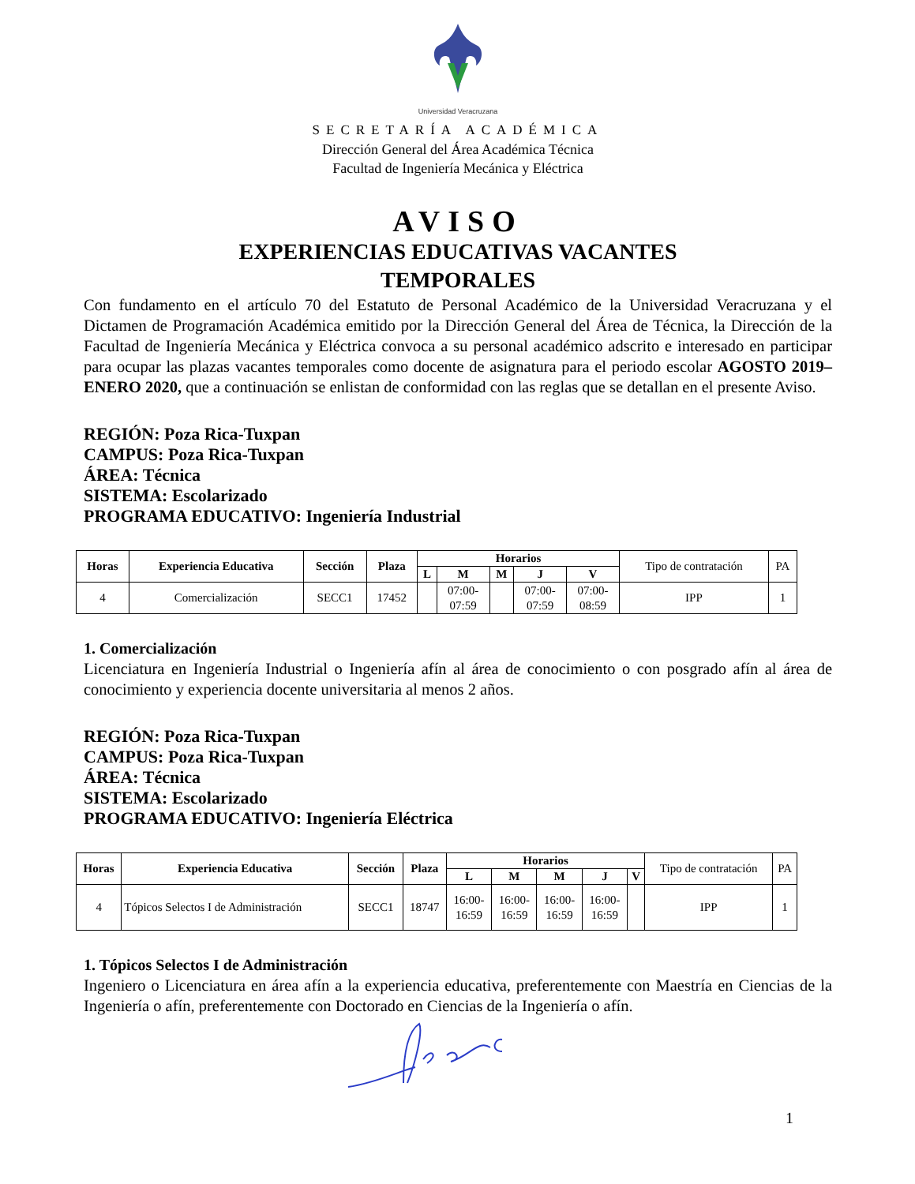Universidad Veracruzana
SECRETARÍA ACADÉMICA
Dirección General del Área Académica Técnica
Facultad de Ingeniería Mecánica y Eléctrica
AVISO
EXPERIENCIAS EDUCATIVAS VACANTES
TEMPORALES
Con fundamento en el artículo 70 del Estatuto de Personal Académico de la Universidad Veracruzana y el Dictamen de Programación Académica emitido por la Dirección General del Área de Técnica, la Dirección de la Facultad de Ingeniería Mecánica y Eléctrica convoca a su personal académico adscrito e interesado en participar para ocupar las plazas vacantes temporales como docente de asignatura para el periodo escolar AGOSTO 2019–ENERO 2020, que a continuación se enlistan de conformidad con las reglas que se detallan en el presente Aviso.
REGIÓN: Poza Rica-Tuxpan
CAMPUS: Poza Rica-Tuxpan
ÁREA: Técnica
SISTEMA: Escolarizado
PROGRAMA EDUCATIVO: Ingeniería Industrial
| Horas | Experiencia Educativa | Sección | Plaza | Horarios | | | | | Tipo de contratación | PA |
| | | | | L | M | M | J | V | | |
| 4 | Comercialización | SECC1 | 17452 | | 07:00- 07:59 | | 07:00- 07:59 | 07:00- 08:59 | IPP | 1 |
1. Comercialización
Licenciatura en Ingeniería Industrial o Ingeniería afín al área de conocimiento o con posgrado afín al área de conocimiento y experiencia docente universitaria al menos 2 años.
REGIÓN: Poza Rica-Tuxpan
CAMPUS: Poza Rica-Tuxpan
ÁREA: Técnica
SISTEMA: Escolarizado
PROGRAMA EDUCATIVO: Ingeniería Eléctrica
| Horas | Experiencia Educativa | Sección | Plaza | Horarios | | | | | Tipo de contratación | PA |
| | | | | L | M | M | J | V | | |
| 4 | Tópicos Selectos I de Administración | SECC1 | 18747 | 16:00- 16:59 | 16:00- 16:59 | 16:00- 16:59 | 16:00- 16:59 | | IPP | 1 |
1. Tópicos Selectos I de Administración
Ingeniero o Licenciatura en área afín a la experiencia educativa, preferentemente con Maestría en Ciencias de la Ingeniería o afín, preferentemente con Doctorado en Ciencias de la Ingeniería o afín.
1